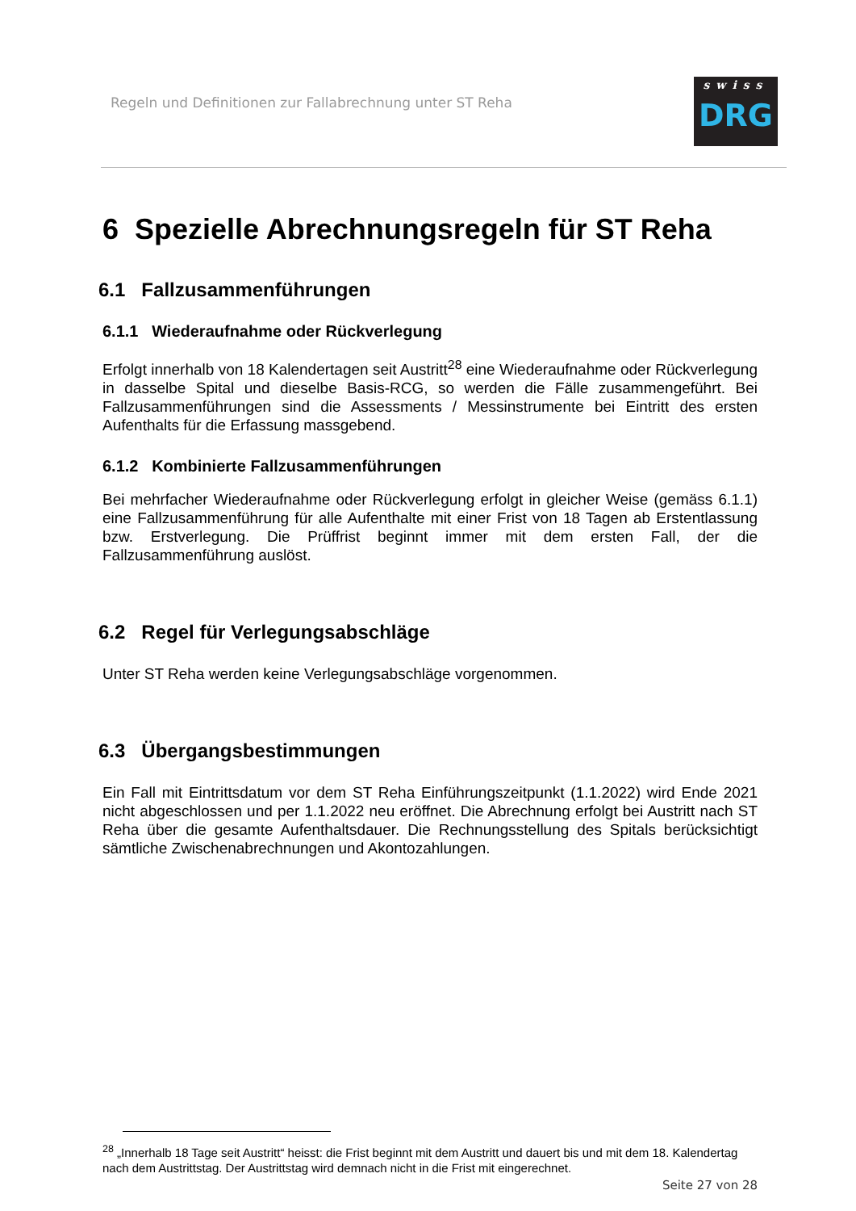Regeln und Definitionen zur Fallabrechnung unter ST Reha
swiss
DRG
6 Spezielle Abrechnungsregeln für ST Reha
6.1 Fallzusammenführungen
6.1.1 Wiederaufnahme oder Rückverlegung
Erfolgt innerhalb von 18 Kalendertagen seit Austritt<sup>28</sup> eine Wiederaufnahme oder Rückverlegung in dasselbe Spital und dieselbe Basis-RCG, so werden die Fälle zusammengeführt. Bei Fallzusammenführungen sind die Assessments / Messinstrumente bei Eintritt des ersten Aufenthalts für die Erfassung massgebend.
6.1.2 Kombinierte Fallzusammenführungen
Bei mehrfacher Wiederaufnahme oder Rückverlegung erfolgt in gleicher Weise (gemäss 6.1.1) eine Fallzusammenführung für alle Aufenthalte mit einer Frist von 18 Tagen ab Erstentlassung bzw. Erstverlegung. Die Prüffrist beginnt immer mit dem ersten Fall, der die Fallzusammenführung auslöst.
6.2 Regel für Verlegungsabschläge
Unter ST Reha werden keine Verlegungsabschläge vorgenommen.
6.3 Übergangsbestimmungen
Ein Fall mit Eintrittsdatum vor dem ST Reha Einführungszeitpunkt (1.1.2022) wird Ende 2021 nicht abgeschlossen und per 1.1.2022 neu eröffnet. Die Abrechnung erfolgt bei Austritt nach ST Reha über die gesamte Aufenthaltsdauer. Die Rechnungsstellung des Spitals berücksichtigt sämtliche Zwischenabrechnungen und Akontozahlungen.
<sup>28</sup> „Innerhalb 18 Tage seit Austritt“ heisst: die Frist beginnt mit dem Austritt und dauert bis und mit dem 18. Kalendertag nach dem Austrittstag. Der Austrittstag wird demnach nicht in die Frist mit eingerechnet.
Seite 27 von 28